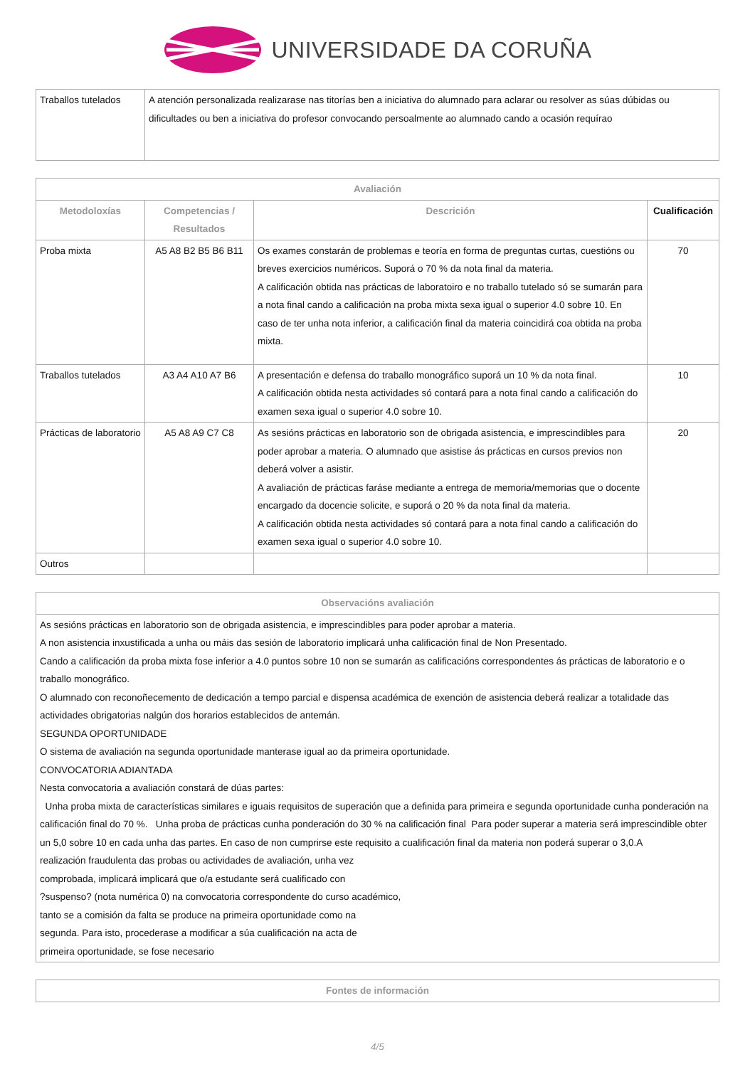UNIVERSIDADE DA CORUÑA
| Traballos tutelados | A atención personalizada realizarase nas titorías ben a iniciativa do alumnado para aclarar ou resolver as súas dúbidas ou dificultades ou ben a iniciativa do profesor convocando persoalmente ao alumnado cando a ocasión requírao |
| Avaliación | | | |
| --- | --- | --- | --- |
| Metodoloxías | Competencias / Resultados | Descrición | Cualificación |
| Proba mixta | A5 A8 B2 B5 B6 B11 | Os exames constarán de problemas e teoría en forma de preguntas curtas, cuestións ou breves exercicios numéricos. Suporá o 70 % da nota final da materia. A calificación obtida nas prácticas de laboratoiro e no traballo tutelado só se sumarán para a nota final cando a calificación na proba mixta sexa igual o superior 4.0 sobre 10. En caso de ter unha nota inferior, a calificación final da materia coincidirá coa obtida na proba mixta. | 70 |
| Traballos tutelados | A3 A4 A10 A7 B6 | A presentación e defensa do traballo monográfico suporá un 10 % da nota final. A calificación obtida nesta actividades só contará para a nota final cando a calificación do examen sexa igual o superior 4.0 sobre 10. | 10 |
| Prácticas de laboratorio | A5 A8 A9 C7 C8 | As sesións prácticas en laboratorio son de obrigada asistencia, e imprescindibles para poder aprobar a materia. O alumnado que asistise ás prácticas en cursos previos non deberá volver a asistir. A avaliación de prácticas faráse mediante a entrega de memoria/memorias que o docente encargado da docencie solicite, e suporá o 20 % da nota final da materia. A calificación obtida nesta actividades só contará para a nota final cando a calificación do examen sexa igual o superior 4.0 sobre 10. | 20 |
| Outros | | | |
| Observacións avaliación |
| --- |
| As sesións prácticas en laboratorio son de obrigada asistencia, e imprescindibles para poder aprobar a materia. A non asistencia inxustificada a unha ou máis das sesión de laboratorio implicará unha calificación final de Non Presentado. Cando a calificación da proba mixta fose inferior a 4.0 puntos sobre 10 non se sumarán as calificacións correspondentes ás prácticas de laboratorio e o traballo monográfico. O alumnado con reconoñecemento de dedicación a tempo parcial e dispensa académica de exención de asistencia deberá realizar a totalidade das actividades obrigatorias nalgún dos horarios establecidos de antemán. SEGUNDA OPORTUNIDADE O sistema de avaliación na segunda oportunidade manterase igual ao da primeira oportunidade. CONVOCATORIA ADIANTADA Nesta convocatoria a avaliación constará de dúas partes: Unha proba mixta de características similares e iguais requisitos de superación que a definida para primeira e segunda oportunidade cunha ponderación na calificación final do 70 %. Unha proba de prácticas cunha ponderación do 30 % na calificación final Para poder superar a materia será imprescindible obter un 5,0 sobre 10 en cada unha das partes. En caso de non cumprirse este requisito a cualificación final da materia non poderá superar o 3,0.A realización fraudulenta das probas ou actividades de avaliación, unha vez comprobada, implicará implicará que o/a estudante será cualificado con ?suspenso? (nota numérica 0) na convocatoria correspondente do curso académico, tanto se a comisión da falta se produce na primeira oportunidade como na segunda. Para isto, procederase a modificar a súa cualificación na acta de primeira oportunidade, se fose necesario |
| Fontes de información |
| --- |
4/5